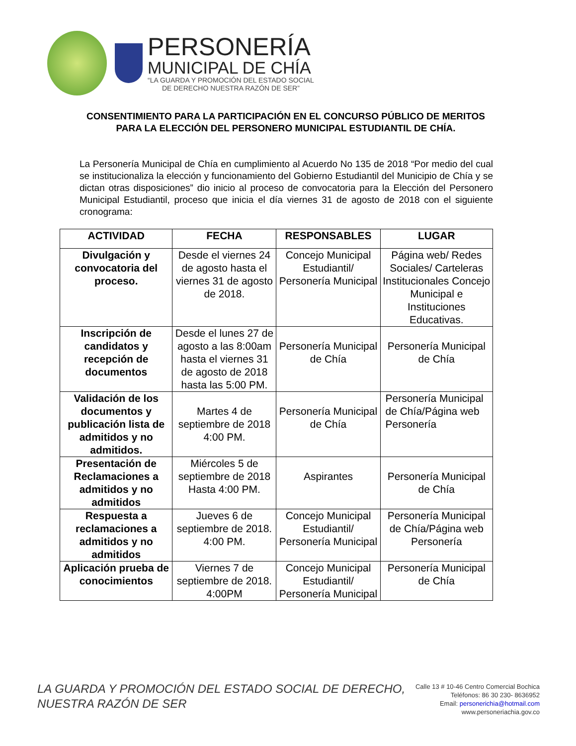PERSONERÍA
MUNICIPAL DE CHÍA
“LA GUARDA Y PROMOCIÓN DEL ESTADO SOCIAL
DE DERECHO NUESTRA RAZÓN DE SER”
CONSENTIMIENTO PARA LA PARTICIPACIÓN EN EL CONCURSO PÚBLICO DE MERITOS PARA LA ELECCIÓN DEL PERSONERO MUNICIPAL ESTUDIANTIL DE CHÍA.
La Personería Municipal de Chía en cumplimiento al Acuerdo No 135 de 2018 “Por medio del cual se institucionaliza la elección y funcionamiento del Gobierno Estudiantil del Municipio de Chía y se dictan otras disposiciones” dio inicio al proceso de convocatoria para la Elección del Personero Municipal Estudiantil, proceso que inicia el día viernes 31 de agosto de 2018 con el siguiente cronograma:
| ACTIVIDAD | FECHA | RESPONSABLES | LUGAR |
| --- | --- | --- | --- |
| Divulgación y convocatoria del proceso. | Desde el viernes 24 de agosto hasta el viernes 31 de agosto de 2018. | Concejo Municipal Estudiantil/ Personería Municipal | Página web/ Redes Sociales/ Carteleras Institucionales Concejo Municipal e Instituciones Educativas. |
| Inscripción de candidatos y recepción de documentos | Desde el lunes 27 de agosto a las 8:00am hasta el viernes 31 de agosto de 2018 hasta las 5:00 PM. | Personería Municipal de Chía | Personería Municipal de Chía |
| Validación de los documentos y publicación lista de admitidos y no admitidos. | Martes 4 de septiembre de 2018 4:00 PM. | Personería Municipal de Chía | Personería Municipal de Chía/Página web Personería |
| Presentación de Reclamaciones a admitidos y no admitidos | Miércoles 5 de septiembre de 2018 Hasta 4:00 PM. | Aspirantes | Personería Municipal de Chía |
| Respuesta a reclamaciones a admitidos y no admitidos | Jueves 6 de septiembre de 2018. 4:00 PM. | Concejo Municipal Estudiantil/ Personería Municipal | Personería Municipal de Chía/Página web Personería |
| Aplicación prueba de conocimientos | Viernes 7 de septiembre de 2018. 4:00PM | Concejo Municipal Estudiantil/ Personería Municipal | Personería Municipal de Chía |
LA GUARDA Y PROMOCIÓN DEL ESTADO SOCIAL DE DERECHO,
NUESTRA RAZÓN DE SER
Calle 13 # 10-46 Centro Comercial Bochica
Teléfonos: 86 30 230- 8636952
Email: personerichia@hotmail.com
www.personeriachia.gov.co